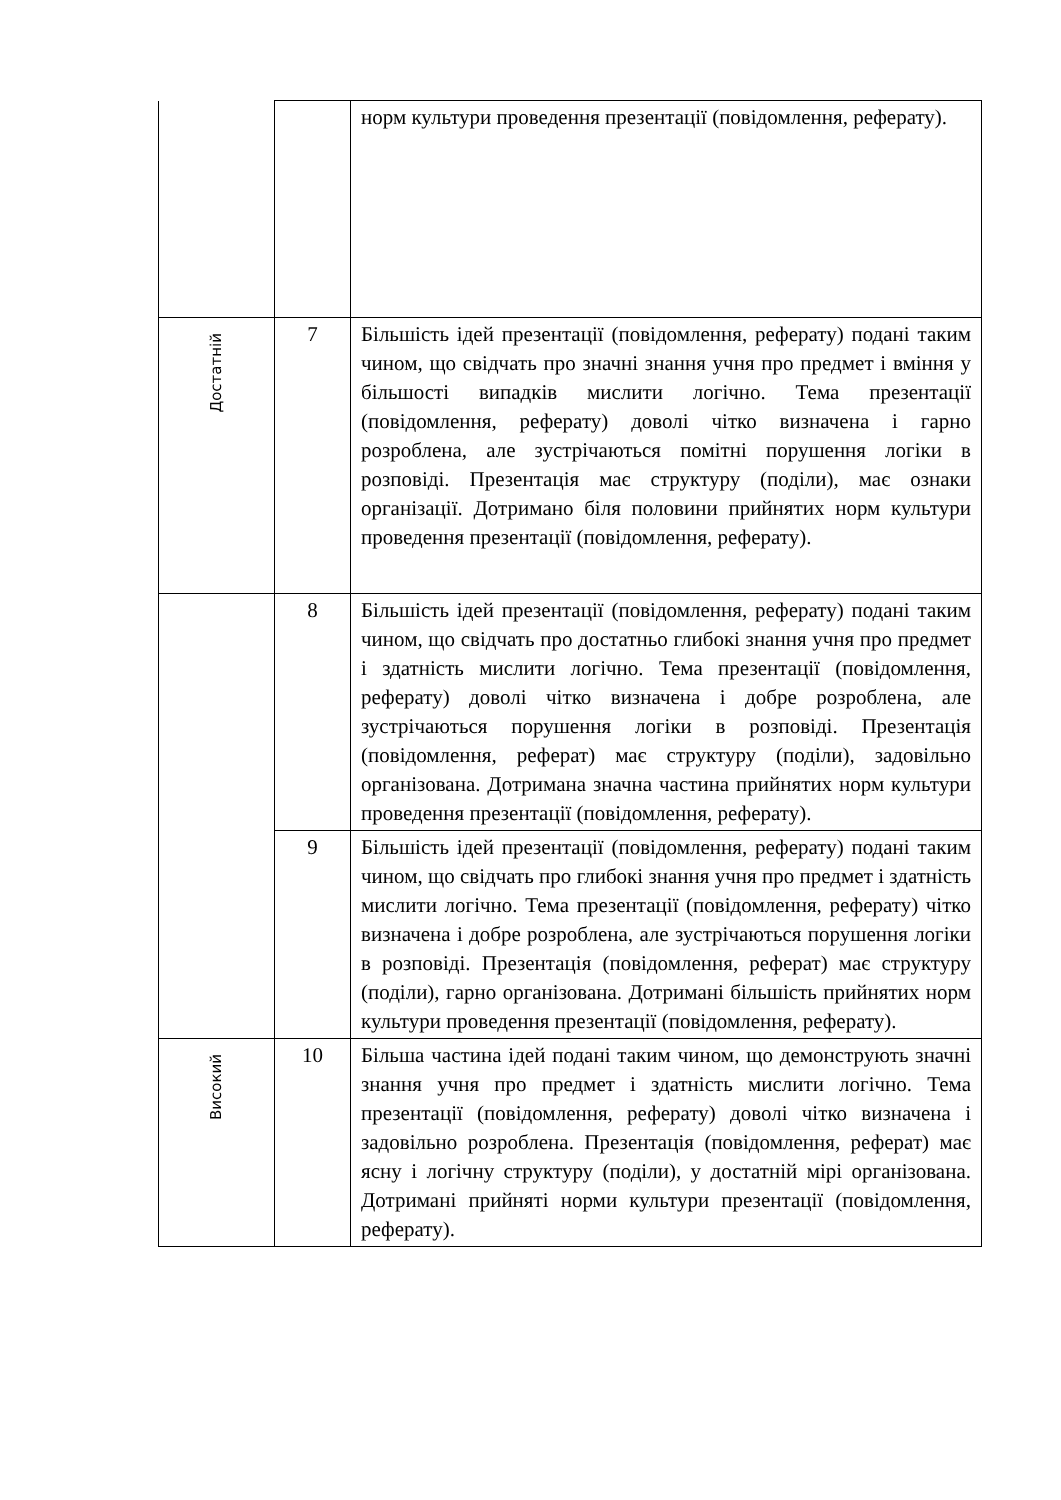| | | норм культури проведення презентації (повідомлення, реферату). |
| Достатній | 7 | Більшість ідей презентації (повідомлення, реферату) подані таким чином, що свідчать про значні знання учня про предмет і вміння у більшості випадків мислити логічно. Тема презентації (повідомлення, реферату) доволі чітко визначена і гарно розроблена, але зустрічаються помітні порушення логіки в розповіді. Презентація має структуру (поділи), має ознаки організації. Дотримано біля половини прийнятих норм культури проведення презентації (повідомлення, реферату). |
| | 8 | Більшість ідей презентації (повідомлення, реферату) подані таким чином, що свідчать про достатньо глибокі знання учня про предмет і здатність мислити логічно. Тема презентації (повідомлення, реферату) доволі чітко визначена і добре розроблена, але зустрічаються порушення логіки в розповіді. Презентація (повідомлення, реферат) має структуру (поділи), задовільно організована. Дотримана значна частина прийнятих норм культури проведення презентації (повідомлення, реферату). |
| | 9 | Більшість ідей презентації (повідомлення, реферату) подані таким чином, що свідчать про глибокі знання учня про предмет і здатність мислити логічно. Тема презентації (повідомлення, реферату) чітко визначена і добре розроблена, але зустрічаються порушення логіки в розповіді. Презентація (повідомлення, реферат) має структуру (поділи), гарно організована. Дотримані більшість прийнятих норм культури проведення презентації (повідомлення, реферату). |
| Високий | 10 | Більша частина ідей подані таким чином, що демонструють значні знання учня про предмет і здатність мислити логічно. Тема презентації (повідомлення, реферату) доволі чітко визначена і задовільно розроблена. Презентація (повідомлення, реферат) має ясну і логічну структуру (поділи), у достатній мірі організована. Дотримані прийняті норми культури презентації (повідомлення, реферату). |